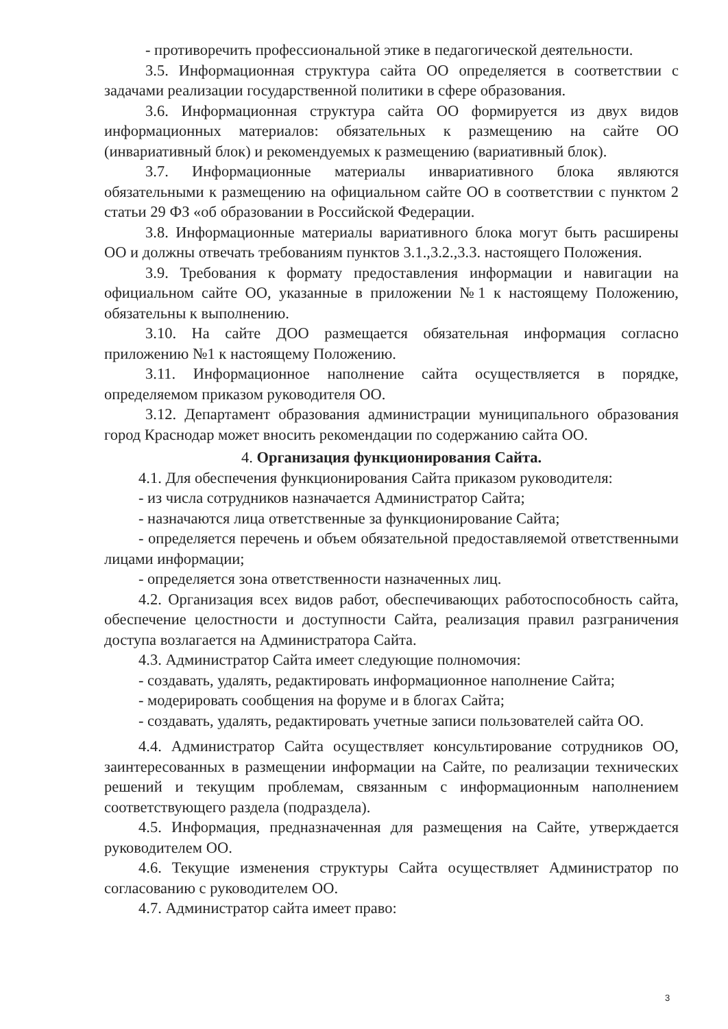- противоречить профессиональной этике в педагогической деятельности.
3.5. Информационная структура сайта ОО определяется в соответствии с задачами реализации государственной политики в сфере образования.
3.6. Информационная структура сайта ОО формируется из двух видов информационных материалов: обязательных к размещению на сайте ОО (инвариативный блок) и рекомендуемых к размещению (вариативный блок).
3.7. Информационные материалы инвариативного блока являются обязательными к размещению на официальном сайте ОО в соответствии с пунктом 2 статьи 29 ФЗ «об образовании в Российской Федерации.
3.8. Информационные материалы вариативного блока могут быть расширены ОО и должны отвечать требованиям пунктов 3.1.,3.2.,3.3. настоящего Положения.
3.9. Требования к формату предоставления информации и навигации на официальном сайте ОО, указанные в приложении №1 к настоящему Положению, обязательны к выполнению.
3.10. На сайте ДОО размещается обязательная информация согласно приложению №1 к настоящему Положению.
3.11. Информационное наполнение сайта осуществляется в порядке, определяемом приказом руководителя ОО.
3.12. Департамент образования администрации муниципального образования город Краснодар может вносить рекомендации по содержанию сайта ОО.
4. Организация функционирования Сайта.
4.1. Для обеспечения функционирования Сайта приказом руководителя:
- из числа сотрудников назначается Администратор Сайта;
- назначаются лица ответственные за функционирование Сайта;
- определяется перечень и объем обязательной предоставляемой ответственными лицами информации;
- определяется зона ответственности назначенных лиц.
4.2. Организация всех видов работ, обеспечивающих работоспособность сайта, обеспечение целостности и доступности Сайта, реализация правил разграничения доступа возлагается на Администратора Сайта.
4.3. Администратор Сайта имеет следующие полномочия:
- создавать, удалять, редактировать информационное наполнение Сайта;
- модерировать сообщения на форуме и в блогах Сайта;
- создавать, удалять, редактировать учетные записи пользователей сайта ОО.
4.4. Администратор Сайта осуществляет консультирование сотрудников ОО, заинтересованных в размещении информации на Сайте, по реализации технических решений и текущим проблемам, связанным с информационным наполнением соответствующего раздела (подраздела).
4.5. Информация, предназначенная для размещения на Сайте, утверждается руководителем ОО.
4.6. Текущие изменения структуры Сайта осуществляет Администратор по согласованию с руководителем ОО.
4.7. Администратор сайта имеет право:
3